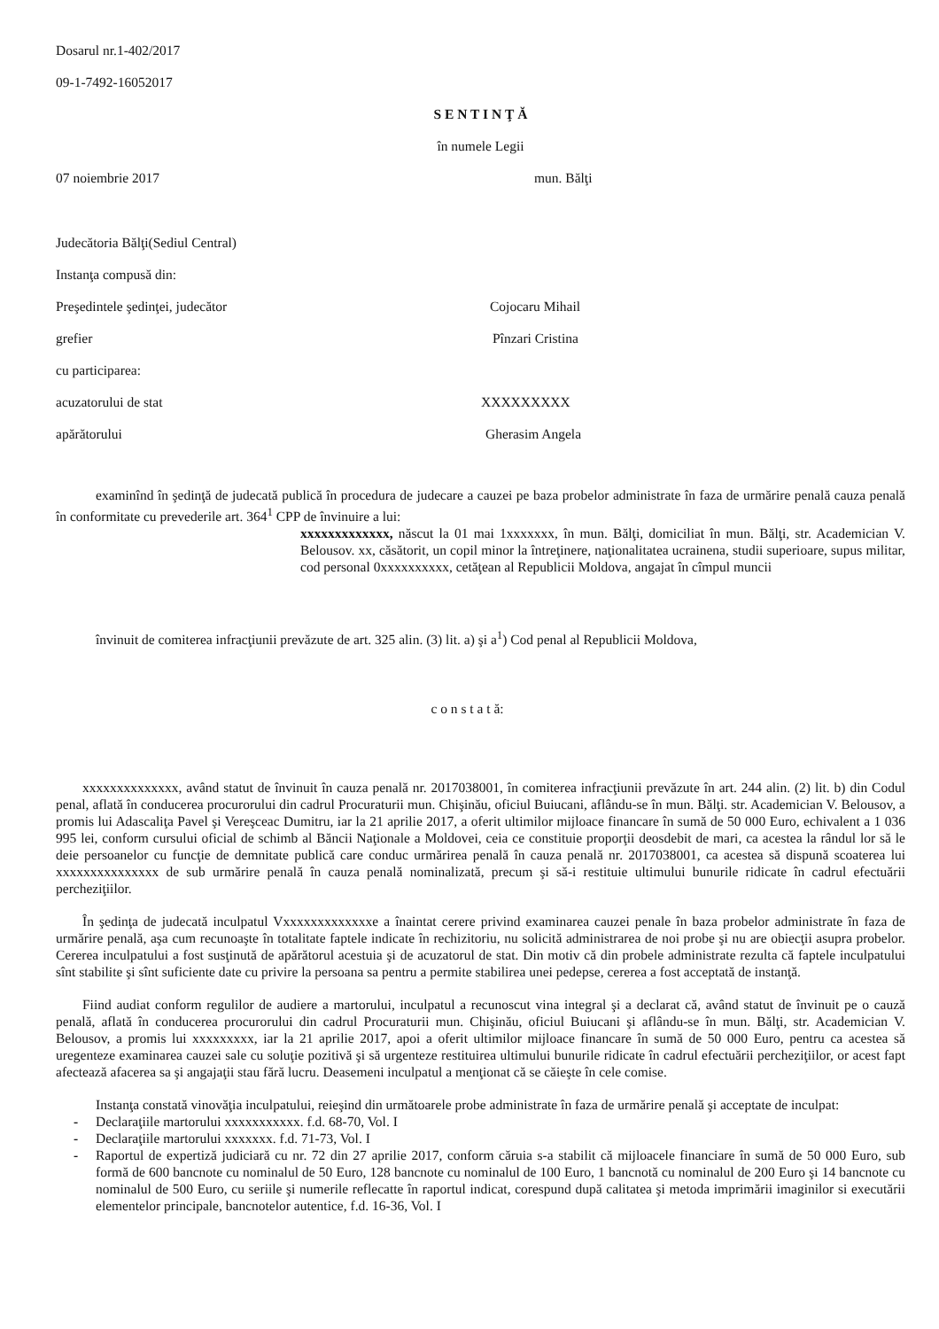Dosarul nr.1-402/2017
09-1-7492-16052017
S E N T I N Ţ Ă
în numele Legii
07 noiembrie 2017 mun. Bălţi
Judecătoria Bălţi(Sediul Central)
Instanţa compusă din:
Preşedintele şedinţei, judecător Cojocaru Mihail
grefier Pînzari Cristina
cu participarea:
acuzatorului de stat XXXXXXXXX
apărătorului Gherasim Angela
examinînd în şedinţă de judecată publică în procedura de judecare a cauzei pe baza probelor administrate în faza de urmărire penală cauza penală în conformitate cu prevederile art. 364<sup>1</sup> CPP de învinuire a lui:
xxxxxxxxxxxxx, născut la 01 mai 1xxxxxxx, în mun. Bălţi, domiciliat în mun. Bălţi, str. Academician V. Belousov. xx, căsătorit, un copil minor la întreţinere, naţionalitatea ucrainena, studii superioare, supus militar, cod personal 0xxxxxxxxxx, cetăţean al Republicii Moldova, angajat în cîmpul muncii
învinuit de comiterea infracţiunii prevăzute de art. 325 alin. (3) lit. a) şi a<sup>1</sup>) Cod penal al Republicii Moldova,
c o n s t a t ă:
xxxxxxxxxxxxxx, având statut de învinuit în cauza penală nr. 2017038001, în comiterea infracţiunii prevăzute în art. 244 alin. (2) lit. b) din Codul penal, aflată în conducerea procurorului din cadrul Procuraturii mun. Chişinău, oficiul Buiucani, aflându-se în mun. Bălţi. str. Academician V. Belousov, a promis lui Adascaliţa Pavel şi Vereşceac Dumitru, iar la 21 aprilie 2017, a oferit ultimilor mijloace financare în sumă de 50 000 Euro, echivalent a 1 036 995 lei, conform cursului oficial de schimb al Băncii Naţionale a Moldovei, ceia ce constituie proporţii deosdebit de mari, ca acestea la rândul lor să le deie persoanelor cu funcţie de demnitate publică care conduc urmărirea penală în cauza penală nr. 2017038001, ca acestea să dispună scoaterea lui xxxxxxxxxxxxxxx de sub urmărire penală în cauza penală nominalizată, precum şi să-i restituie ultimului bunurile ridicate în cadrul efectuării percheziţiilor.
În şedinţa de judecată inculpatul Vxxxxxxxxxxxxxe a înaintat cerere privind examinarea cauzei penale în baza probelor administrate în faza de urmărire penală, aşa cum recunoaşte în totalitate faptele indicate în rechizitoriu, nu solicită administrarea de noi probe şi nu are obiecţii asupra probelor. Cererea inculpatului a fost susţinută de apărătorul acestuia şi de acuzatorul de stat. Din motiv că din probele administrate rezulta că faptele inculpatului sînt stabilite şi sînt suficiente date cu privire la persoana sa pentru a permite stabilirea unei pedepse, cererea a fost acceptată de instanţă.
Fiind audiat conform regulilor de audiere a martorului, inculpatul a recunoscut vina integral şi a declarat că, având statut de învinuit pe o cauză penală, aflată în conducerea procurorului din cadrul Procuraturii mun. Chişinău, oficiul Buiucani şi aflându-se în mun. Bălţi, str. Academician V. Belousov, a promis lui xxxxxxxxx, iar la 21 aprilie 2017, apoi a oferit ultimilor mijloace financare în sumă de 50 000 Euro, pentru ca acestea să uregenteze examinarea cauzei sale cu soluţie pozitivă şi să urgenteze restituirea ultimului bunurile ridicate în cadrul efectuării percheziţiilor, or acest fapt afectează afacerea sa şi angajaţii stau fără lucru. Deasemeni inculpatul a menţionat că se căieşte în cele comise.
Instanţa constată vinovăţia inculpatului, reieşind din următoarele probe administrate în faza de urmărire penală şi acceptate de inculpat:
- Declaraţiile martorului xxxxxxxxxxx. f.d. 68-70, Vol. I
- Declaraţiile martorului xxxxxxx. f.d. 71-73, Vol. I
- Raportul de expertiză judiciară cu nr. 72 din 27 aprilie 2017, conform căruia s-a stabilit că mijloacele financiare în sumă de 50 000 Euro, sub formă de 600 bancnote cu nominalul de 50 Euro, 128 bancnote cu nominalul de 100 Euro, 1 bancnotă cu nominalul de 200 Euro şi 14 bancnote cu nominalul de 500 Euro, cu seriile şi numerile reflecatte în raportul indicat, corespund după calitatea şi metoda imprimării imaginilor si executării elementelor principale, bancnotelor autentice, f.d. 16-36, Vol. I